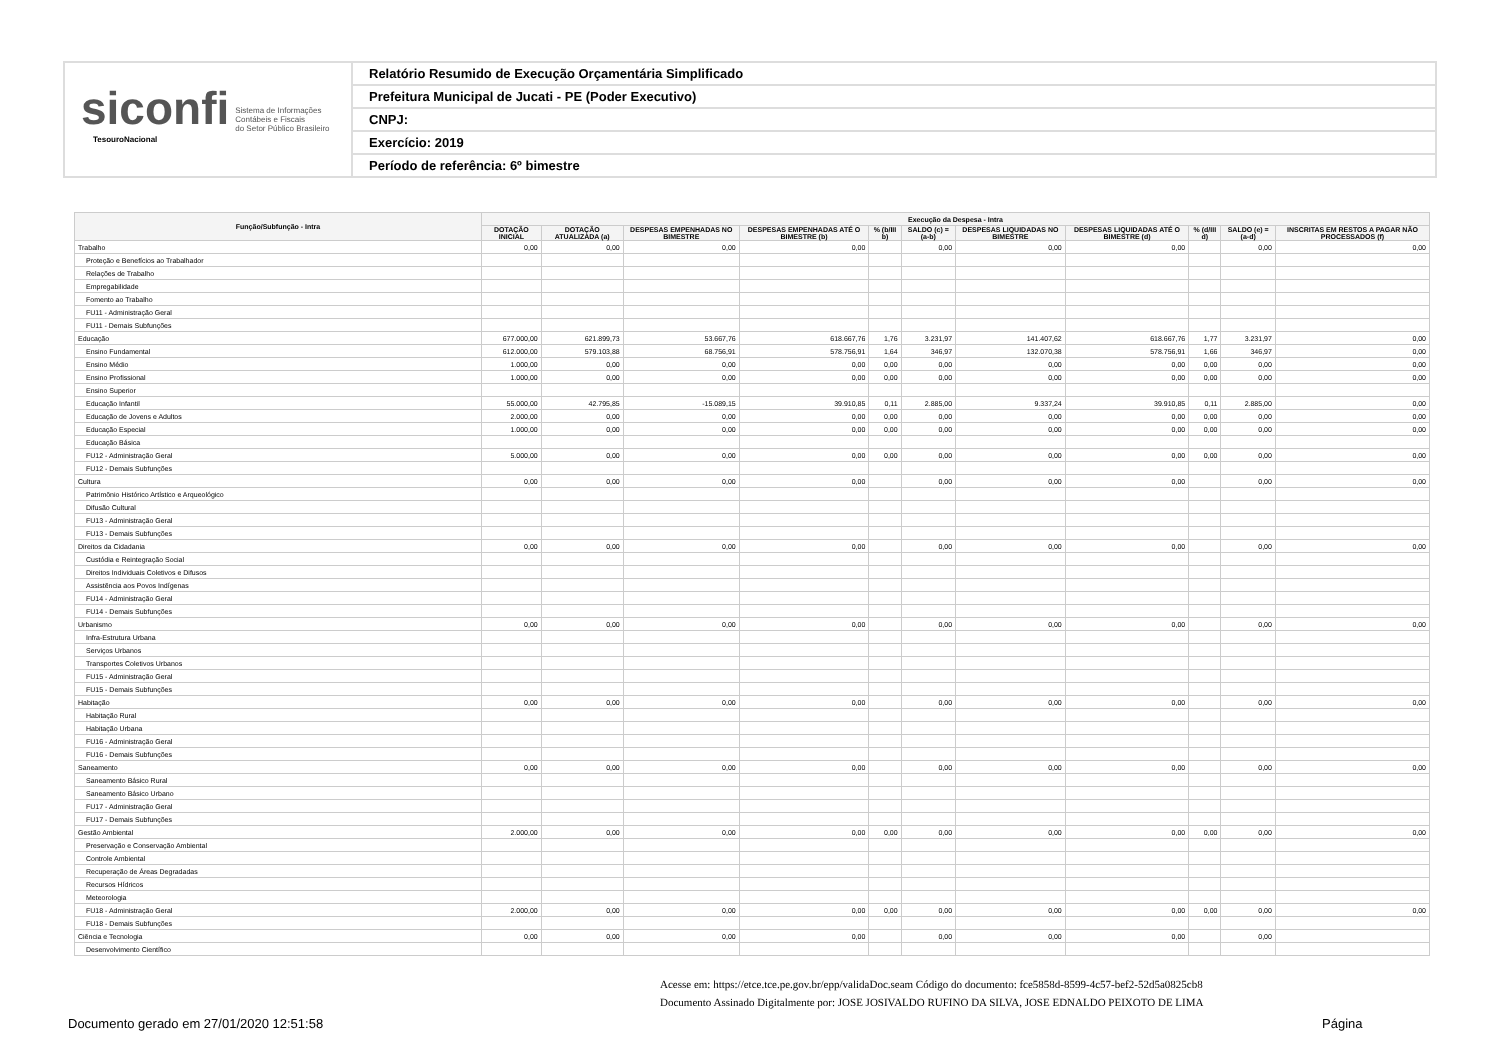siconfi Sistema de Informações
Contábeis e Fiscais
do Setor Público Brasileiro
TesouroNacional
Relatório Resumido de Execução Orçamentária Simplificado
Prefeitura Municipal de Jucati - PE (Poder Executivo)
CNPJ:
Exercício: 2019
Período de referência: 6º bimestre
| Função/Subfunção - Intra | Execução da Despesa - Intra | | | | | | | | | | |
| --- | --- | --- | --- | --- | --- | --- | --- | --- | --- | --- | --- |
| | DOTAÇÃO INICIAL | DOTAÇÃO ATUALIZADA (a) | DESPESAS EMPENHADAS NO BIMESTRE | DESPESAS EMPENHADAS ATÉ O BIMESTRE (b) | % (b/III b) | SALDO (c) = (a-b) | DESPESAS LIQUIDADAS NO BIMESTRE | DESPESAS LIQUIDADAS ATÉ O BIMESTRE (d) | % (d/III d) | SALDO (e) = (a-d) | INSCRITAS EM RESTOS A PAGAR NÃO PROCESSADOS (f) |
| Trabalho | 0,00 | 0,00 | 0,00 | 0,00 | | 0,00 | 0,00 | 0,00 | | 0,00 | 0,00 |
| Proteção e Benefícios ao Trabalhador | | | | | | | | | | | |
| Relações de Trabalho | | | | | | | | | | | |
| Empregabilidade | | | | | | | | | | | |
| Fomento ao Trabalho | | | | | | | | | | | |
| FU11 - Administração Geral | | | | | | | | | | | |
| FU11 - Demais Subfunções | | | | | | | | | | | |
| Educação | 677.000,00 | 621.899,73 | 53.667,76 | 618.667,76 | 1,76 | 3.231,97 | 141.407,62 | 618.667,76 | 1,77 | 3.231,97 | 0,00 |
| Ensino Fundamental | 612.000,00 | 579.103,88 | 68.756,91 | 578.756,91 | 1,64 | 346,97 | 132.070,38 | 578.756,91 | 1,66 | 346,97 | 0,00 |
| Ensino Médio | 1.000,00 | 0,00 | 0,00 | 0,00 | 0,00 | 0,00 | 0,00 | 0,00 | 0,00 | 0,00 | 0,00 |
| Ensino Profissional | 1.000,00 | 0,00 | 0,00 | 0,00 | 0,00 | 0,00 | 0,00 | 0,00 | 0,00 | 0,00 | 0,00 |
| Ensino Superior | | | | | | | | | | | |
| Educação Infantil | 55.000,00 | 42.795,85 | -15.089,15 | 39.910,85 | 0,11 | 2.885,00 | 9.337,24 | 39.910,85 | 0,11 | 2.885,00 | 0,00 |
| Educação de Jovens e Adultos | 2.000,00 | 0,00 | 0,00 | 0,00 | 0,00 | 0,00 | 0,00 | 0,00 | 0,00 | 0,00 | 0,00 |
| Educação Especial | 1.000,00 | 0,00 | 0,00 | 0,00 | 0,00 | 0,00 | 0,00 | 0,00 | 0,00 | 0,00 | 0,00 |
| Educação Básica | | | | | | | | | | | |
| FU12 - Administração Geral | 5.000,00 | 0,00 | 0,00 | 0,00 | 0,00 | 0,00 | 0,00 | 0,00 | 0,00 | 0,00 | 0,00 |
| FU12 - Demais Subfunções | | | | | | | | | | | |
| Cultura | 0,00 | 0,00 | 0,00 | 0,00 | | 0,00 | 0,00 | 0,00 | | 0,00 | 0,00 |
| Patrimônio Histórico Artístico e Arqueológico | | | | | | | | | | | |
| Difusão Cultural | | | | | | | | | | | |
| FU13 - Administração Geral | | | | | | | | | | | |
| FU13 - Demais Subfunções | | | | | | | | | | | |
| Direitos da Cidadania | 0,00 | 0,00 | 0,00 | 0,00 | | 0,00 | 0,00 | 0,00 | | 0,00 | 0,00 |
| Custódia e Reintegração Social | | | | | | | | | | | |
| Direitos Individuais Coletivos e Difusos | | | | | | | | | | | |
| Assistência aos Povos Indígenas | | | | | | | | | | | |
| FU14 - Administração Geral | | | | | | | | | | | |
| FU14 - Demais Subfunções | | | | | | | | | | | |
| Urbanismo | 0,00 | 0,00 | 0,00 | 0,00 | | 0,00 | 0,00 | 0,00 | | 0,00 | 0,00 |
| Infra-Estrutura Urbana | | | | | | | | | | | |
| Serviços Urbanos | | | | | | | | | | | |
| Transportes Coletivos Urbanos | | | | | | | | | | | |
| FU15 - Administração Geral | | | | | | | | | | | |
| FU15 - Demais Subfunções | | | | | | | | | | | |
| Habitação | 0,00 | 0,00 | 0,00 | 0,00 | | 0,00 | 0,00 | 0,00 | | 0,00 | 0,00 |
| Habitação Rural | | | | | | | | | | | |
| Habitação Urbana | | | | | | | | | | | |
| FU16 - Administração Geral | | | | | | | | | | | |
| FU16 - Demais Subfunções | | | | | | | | | | | |
| Saneamento | 0,00 | 0,00 | 0,00 | 0,00 | | 0,00 | 0,00 | 0,00 | | 0,00 | 0,00 |
| Saneamento Básico Rural | | | | | | | | | | | |
| Saneamento Básico Urbano | | | | | | | | | | | |
| FU17 - Administração Geral | | | | | | | | | | | |
| FU17 - Demais Subfunções | | | | | | | | | | | |
| Gestão Ambiental | 2.000,00 | 0,00 | 0,00 | 0,00 | 0,00 | 0,00 | 0,00 | 0,00 | 0,00 | 0,00 | 0,00 |
| Preservação e Conservação Ambiental | | | | | | | | | | | |
| Controle Ambiental | | | | | | | | | | | |
| Recuperação de Áreas Degradadas | | | | | | | | | | | |
| Recursos Hídricos | | | | | | | | | | | |
| Meteorologia | | | | | | | | | | | |
| FU18 - Administração Geral | 2.000,00 | 0,00 | 0,00 | 0,00 | 0,00 | 0,00 | 0,00 | 0,00 | 0,00 | 0,00 | 0,00 |
| FU18 - Demais Subfunções | | | | | | | | | | | |
| Ciência e Tecnologia | 0,00 | 0,00 | 0,00 | 0,00 | | 0,00 | 0,00 | 0,00 | | 0,00 | |
| Desenvolvimento Científico | | | | | | | | | | | |
Acesse em: https://etce.tce.pe.gov.br/epp/validaDoc.seam Código do documento: fce5858d-8599-4c57-bef2-52d5a0825cb8
Documento Assinado Digitalmente por: JOSE JOSIVALDO RUFINO DA SILVA, JOSE EDNALDO PEIXOTO DE LIMA
Documento gerado em 27/01/2020 12:51:58
Página